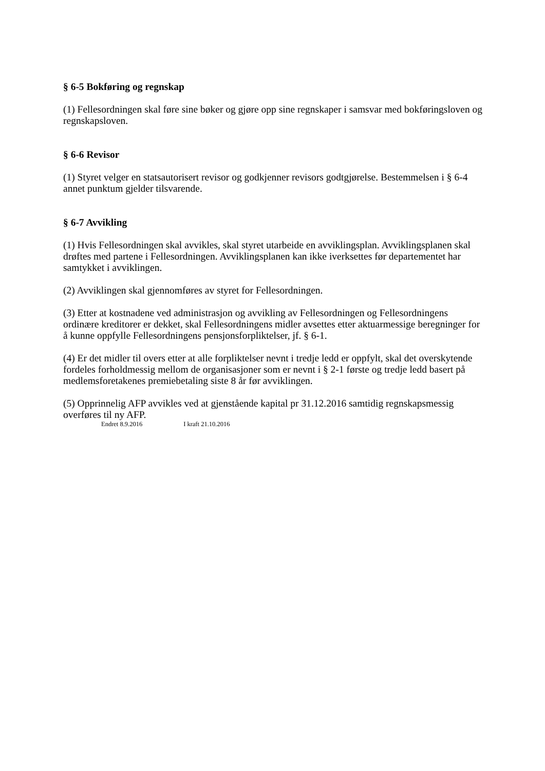§ 6-5 Bokføring og regnskap
(1) Fellesordningen skal føre sine bøker og gjøre opp sine regnskaper i samsvar med bokføringsloven og regnskapsloven.
§ 6-6 Revisor
(1) Styret velger en statsautorisert revisor og godkjenner revisors godtgjørelse. Bestemmelsen i § 6-4 annet punktum gjelder tilsvarende.
§ 6-7 Avvikling
(1) Hvis Fellesordningen skal avvikles, skal styret utarbeide en avviklingsplan. Avviklingsplanen skal drøftes med partene i Fellesordningen. Avviklingsplanen kan ikke iverksettes før departementet har samtykket i avviklingen.
(2) Avviklingen skal gjennomføres av styret for Fellesordningen.
(3) Etter at kostnadene ved administrasjon og avvikling av Fellesordningen og Fellesordningens ordinære kreditorer er dekket, skal Fellesordningens midler avsettes etter aktuarmessige beregninger for å kunne oppfylle Fellesordningens pensjonsforpliktelser, jf. § 6-1.
(4) Er det midler til overs etter at alle forpliktelser nevnt i tredje ledd er oppfylt, skal det overskytende fordeles forholdmessig mellom de organisasjoner som er nevnt i § 2-1 første og tredje ledd basert på medlemsforetakenes premiebetaling siste 8 år før avviklingen.
(5) Opprinnelig AFP avvikles ved at gjenstående kapital pr 31.12.2016 samtidig regnskapsmessig overføres til ny AFP.
Endret 8.9.2016 I kraft 21.10.2016